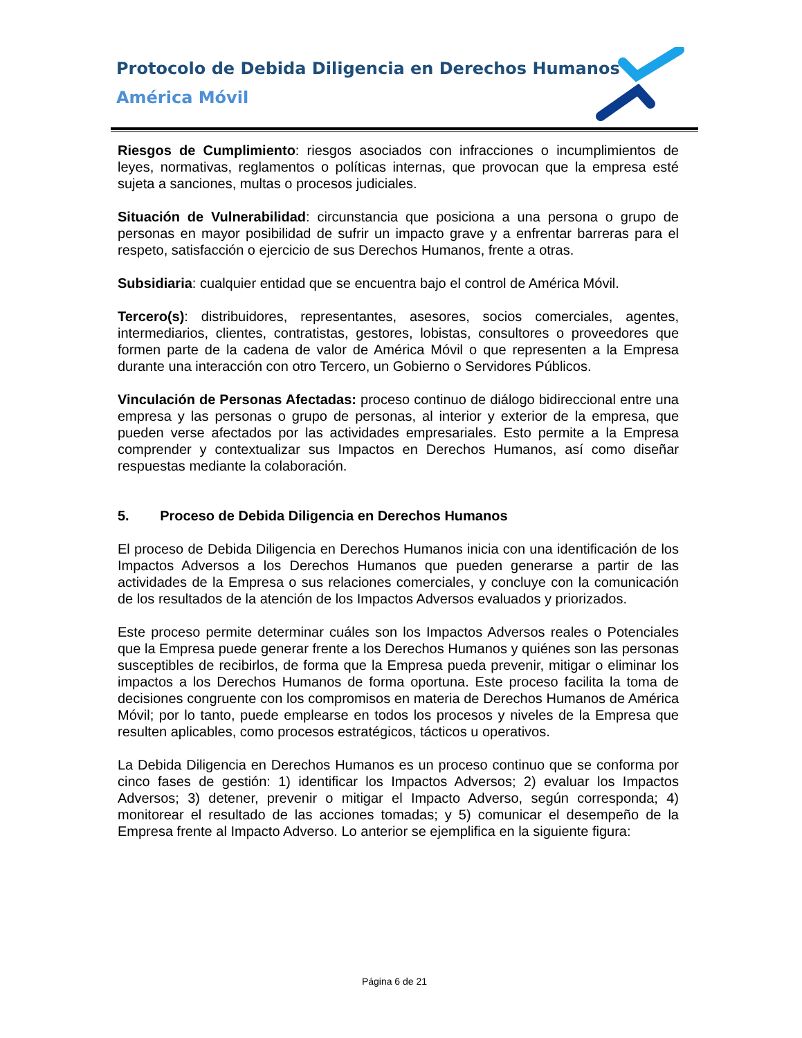Protocolo de Debida Diligencia en Derechos Humanos
América Móvil
Riesgos de Cumplimiento: riesgos asociados con infracciones o incumplimientos de leyes, normativas, reglamentos o políticas internas, que provocan que la empresa esté sujeta a sanciones, multas o procesos judiciales.
Situación de Vulnerabilidad: circunstancia que posiciona a una persona o grupo de personas en mayor posibilidad de sufrir un impacto grave y a enfrentar barreras para el respeto, satisfacción o ejercicio de sus Derechos Humanos, frente a otras.
Subsidiaria: cualquier entidad que se encuentra bajo el control de América Móvil.
Tercero(s): distribuidores, representantes, asesores, socios comerciales, agentes, intermediarios, clientes, contratistas, gestores, lobistas, consultores o proveedores que formen parte de la cadena de valor de América Móvil o que representen a la Empresa durante una interacción con otro Tercero, un Gobierno o Servidores Públicos.
Vinculación de Personas Afectadas: proceso continuo de diálogo bidireccional entre una empresa y las personas o grupo de personas, al interior y exterior de la empresa, que pueden verse afectados por las actividades empresariales. Esto permite a la Empresa comprender y contextualizar sus Impactos en Derechos Humanos, así como diseñar respuestas mediante la colaboración.
5. Proceso de Debida Diligencia en Derechos Humanos
El proceso de Debida Diligencia en Derechos Humanos inicia con una identificación de los Impactos Adversos a los Derechos Humanos que pueden generarse a partir de las actividades de la Empresa o sus relaciones comerciales, y concluye con la comunicación de los resultados de la atención de los Impactos Adversos evaluados y priorizados.
Este proceso permite determinar cuáles son los Impactos Adversos reales o Potenciales que la Empresa puede generar frente a los Derechos Humanos y quiénes son las personas susceptibles de recibirlos, de forma que la Empresa pueda prevenir, mitigar o eliminar los impactos a los Derechos Humanos de forma oportuna. Este proceso facilita la toma de decisiones congruente con los compromisos en materia de Derechos Humanos de América Móvil; por lo tanto, puede emplearse en todos los procesos y niveles de la Empresa que resulten aplicables, como procesos estratégicos, tácticos u operativos.
La Debida Diligencia en Derechos Humanos es un proceso continuo que se conforma por cinco fases de gestión: 1) identificar los Impactos Adversos; 2) evaluar los Impactos Adversos; 3) detener, prevenir o mitigar el Impacto Adverso, según corresponda; 4) monitorear el resultado de las acciones tomadas; y 5) comunicar el desempeño de la Empresa frente al Impacto Adverso. Lo anterior se ejemplifica en la siguiente figura:
Página 6 de 21